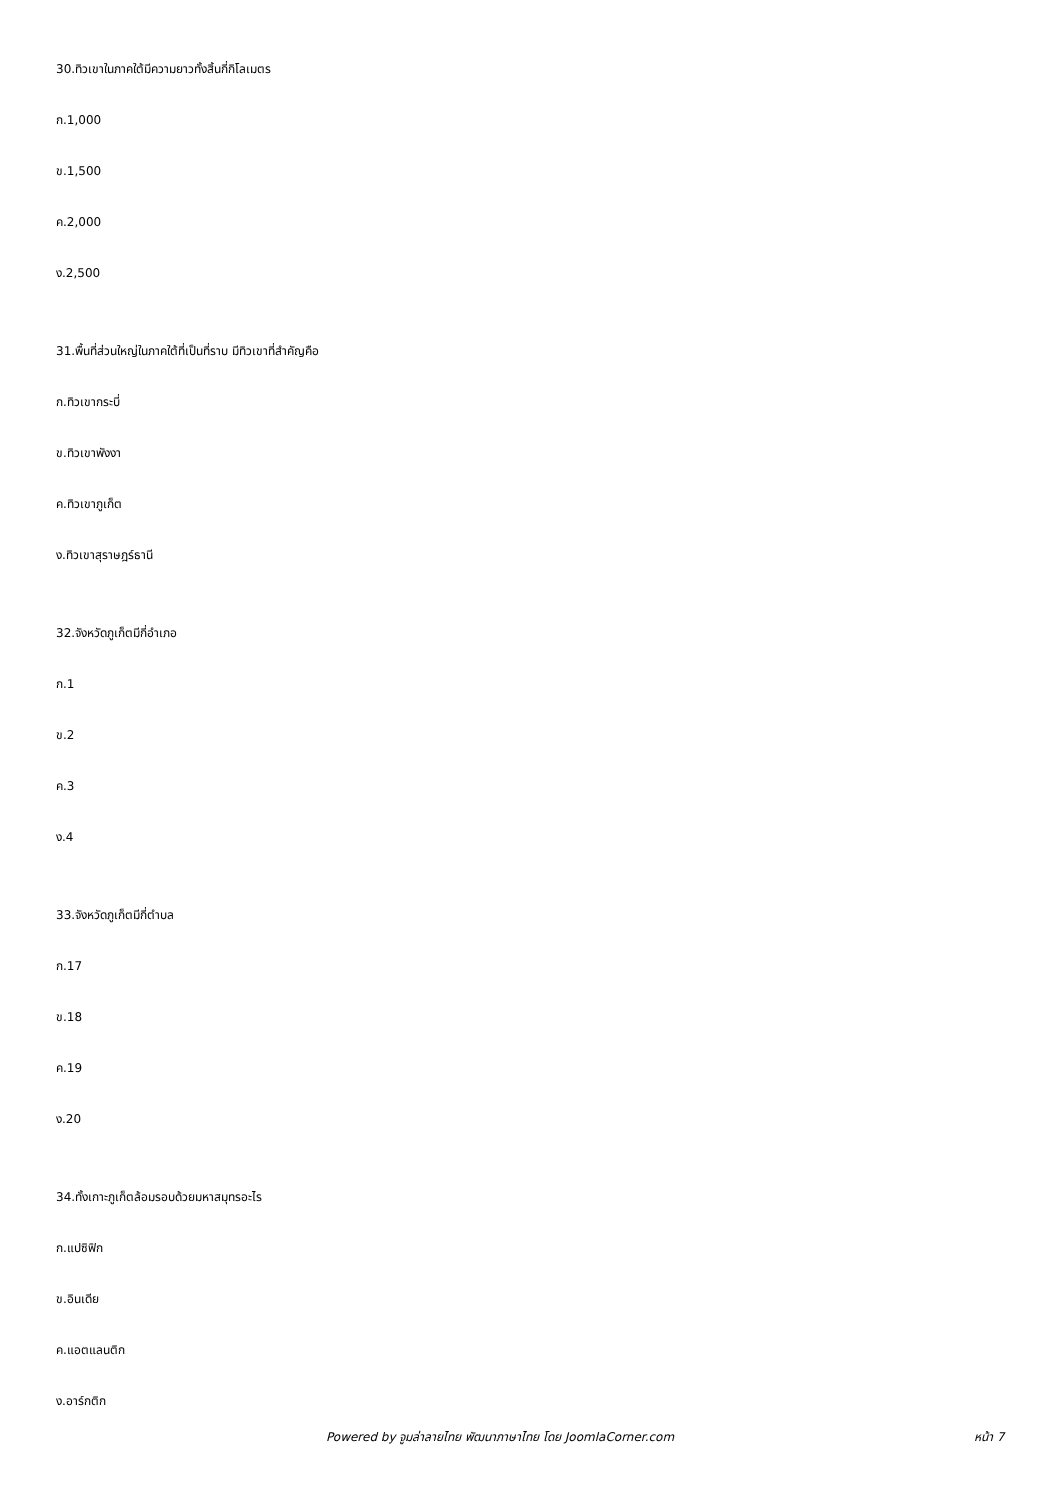30.ทิวเขาในภาคใต้มีความยาวทั้งสิ้นกี่กิโลเมตร
ก.1,000
ข.1,500
ค.2,000
ง.2,500
31.พื้นที่ส่วนใหญ่ในภาคใต้ที่เป็นที่ราบ มีทิวเขาที่สำคัญคือ
ก.ทิวเขากระบี่
ข.ทิวเขาพังงา
ค.ทิวเขาภูเก็ต
ง.ทิวเขาสุราษฎร์ธานี
32.จังหวัดภูเก็ตมีกี่อำเภอ
ก.1
ข.2
ค.3
ง.4
33.จังหวัดภูเก็ตมีกี่ตำบล
ก.17
ข.18
ค.19
ง.20
34.ทั้งเกาะภูเก็ตล้อมรอบด้วยมหาสมุทรอะไร
ก.แปซิฟิก
ข.อินเดีย
ค.แอตแลนติก
ง.อาร์กติก
Powered by จูมล่าลายไทย พัฒนาภาษาไทย โดย JoomlaCorner.com หน้า 7